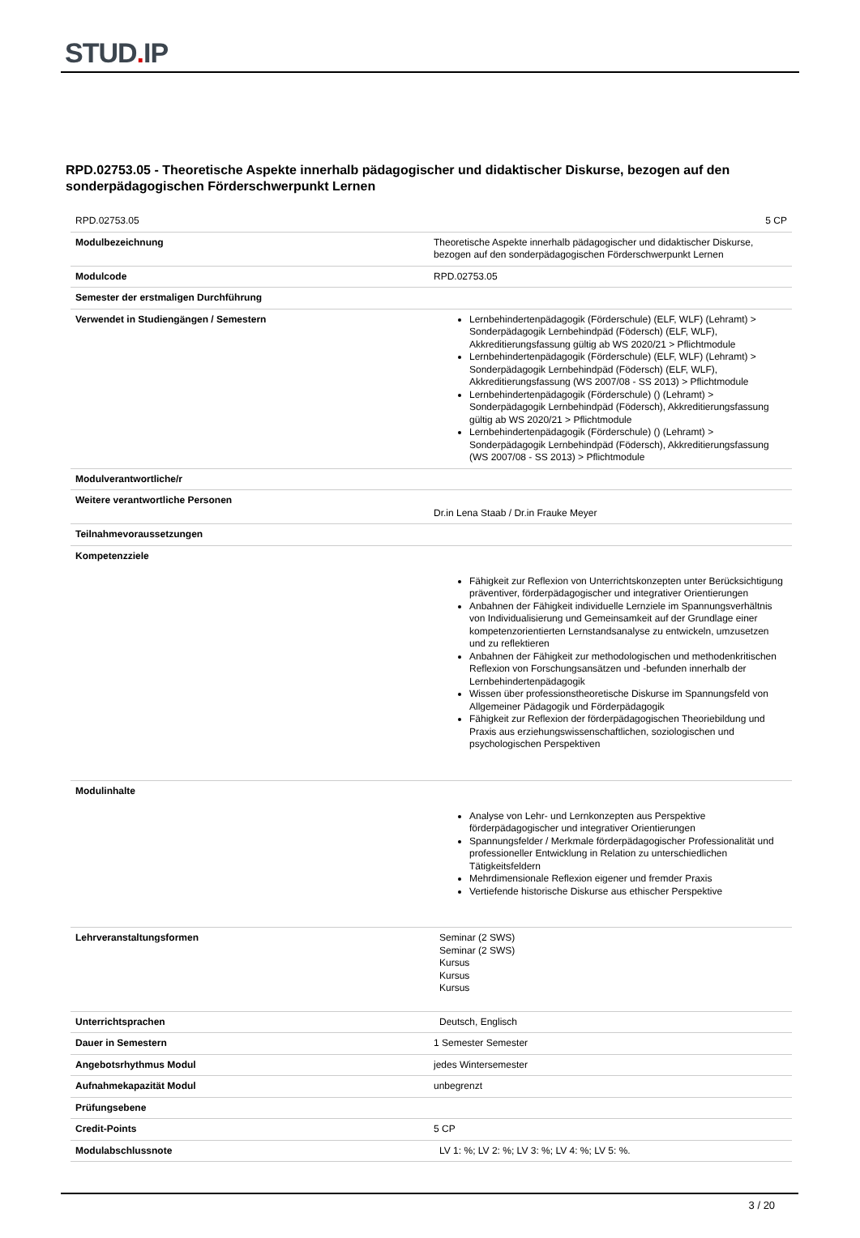STUD. IP
RPD.02753.05 - Theoretische Aspekte innerhalb pädagogischer und didaktischer Diskurse, bezogen auf den sonderpädagogischen Förderschwerpunkt Lernen
| RPD.02753.05 | 5 CP |
| Modulbezeichnung | Theoretische Aspekte innerhalb pädagogischer und didaktischer Diskurse, bezogen auf den sonderpädagogischen Förderschwerpunkt Lernen |
| Modulcode | RPD.02753.05 |
| Semester der erstmaligen Durchführung | |
| Verwendet in Studiengängen / Semestern | Lernbehindertenpädagogik (Förderschule) (ELF, WLF) (Lehramt) > Sonderpädagogik Lernbehindpäd (Födersch) (ELF, WLF), Akkreditierungsfassung gültig ab WS 2020/21 > Pflichtmodule Lernbehindertenpädagogik (Förderschule) (ELF, WLF) (Lehramt) > Sonderpädagogik Lernbehindpäd (Födersch) (ELF, WLF), Akkreditierungsfassung (WS 2007/08 - SS 2013) > Pflichtmodule Lernbehindertenpädagogik (Förderschule) () (Lehramt) > Sonderpädagogik Lernbehindpäd (Födersch), Akkreditierungsfassung gültig ab WS 2020/21 > Pflichtmodule Lernbehindertenpädagogik (Förderschule) () (Lehramt) > Sonderpädagogik Lernbehindpäd (Födersch), Akkreditierungsfassung (WS 2007/08 - SS 2013) > Pflichtmodule |
| Modulverantwortliche/r | |
| Weitere verantwortliche Personen | Dr.in Lena Staab / Dr.in Frauke Meyer |
| Teilnahmevoraussetzungen | |
| Kompetenzziele | Fähigkeit zur Reflexion von Unterrichtskonzepten unter Berücksichtigung präventiver, förderpädagogischer und integrativer Orientierungen Anbahnen der Fähigkeit individuelle Lernziele im Spannungsverhältnis von Individualisierung und Gemeinsamkeit auf der Grundlage einer kompetenzorientierten Lernstandsanalyse zu entwickeln, umzusetzen und zu reflektieren Anbahnen der Fähigkeit zur methodologischen und methodenkritischen Reflexion von Forschungsansätzen und -befunden innerhalb der Lernbehindertenpädagogik Wissen über professionstheoretische Diskurse im Spannungsfeld von Allgemeiner Pädagogik und Förderpädagogik Fähigkeit zur Reflexion der förderpädagogischen Theoriebildung und Praxis aus erziehungswissenschaftlichen, soziologischen und psychologischen Perspektiven |
| Modulinhalte | Analyse von Lehr- und Lernkonzepten aus Perspektive förderpädagogischer und integrativer Orientierungen Spannungsfelder / Merkmale förderpädagogischer Professionalität und professioneller Entwicklung in Relation zu unterschiedlichen Tätigkeitsfeldern Mehrdimensionale Reflexion eigener und fremder Praxis Vertiefende historische Diskurse aus ethischer Perspektive |
| Lehrveranstaltungsformen | Seminar (2 SWS) Seminar (2 SWS) Kursus Kursus Kursus |
| Unterrichtsprachen | Deutsch, Englisch |
| Dauer in Semestern | 1 Semester Semester |
| Angebotsrhythmus Modul | jedes Wintersemester |
| Aufnahmekapazität Modul | unbegrenzt |
| Prüfungsebene | |
| Credit-Points | 5 CP |
| Modulabschlussnote | LV 1: %; LV 2: %; LV 3: %; LV 4: %; LV 5: %. |
3 / 20